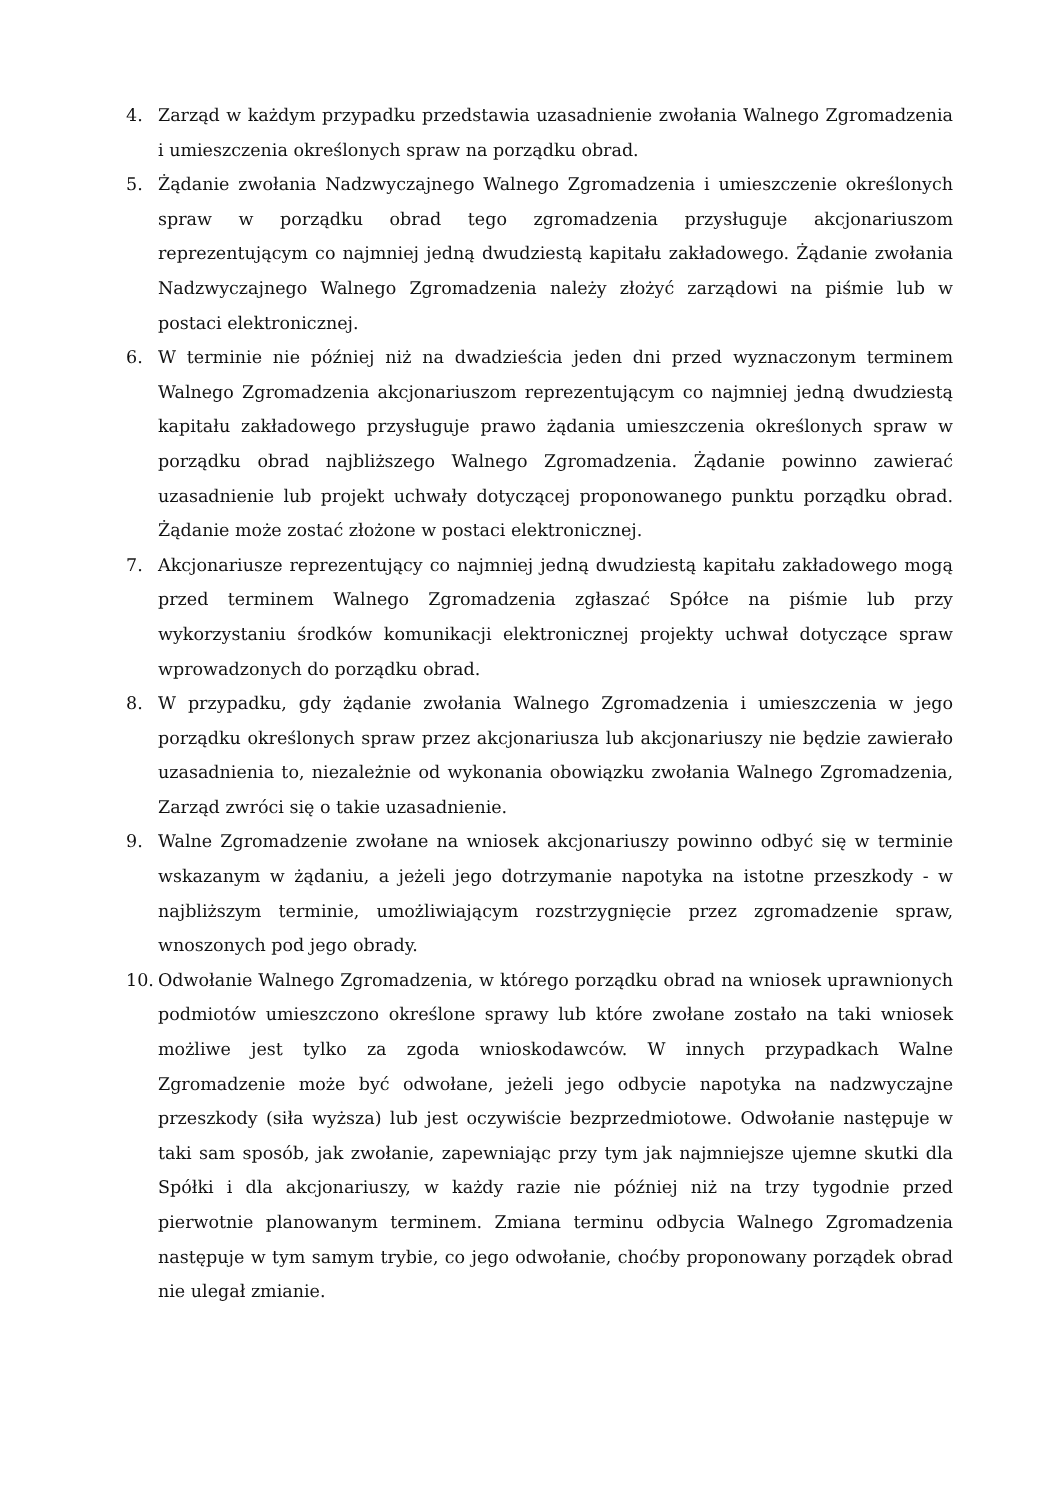4. Zarząd w każdym przypadku przedstawia uzasadnienie zwołania Walnego Zgromadzenia i umieszczenia określonych spraw na porządku obrad.
5. Żądanie zwołania Nadzwyczajnego Walnego Zgromadzenia i umieszczenie określonych spraw w porządku obrad tego zgromadzenia przysługuje akcjonariuszom reprezentującym co najmniej jedną dwudziestą kapitału zakładowego. Żądanie zwołania Nadzwyczajnego Walnego Zgromadzenia należy złożyć zarządowi na piśmie lub w postaci elektronicznej.
6. W terminie nie później niż na dwadzieścia jeden dni przed wyznaczonym terminem Walnego Zgromadzenia akcjonariuszom reprezentującym co najmniej jedną dwudziestą kapitału zakładowego przysługuje prawo żądania umieszczenia określonych spraw w porządku obrad najbliższego Walnego Zgromadzenia. Żądanie powinno zawierać uzasadnienie lub projekt uchwały dotyczącej proponowanego punktu porządku obrad. Żądanie może zostać złożone w postaci elektronicznej.
7. Akcjonariusze reprezentujący co najmniej jedną dwudziestą kapitału zakładowego mogą przed terminem Walnego Zgromadzenia zgłaszać Spółce na piśmie lub przy wykorzystaniu środków komunikacji elektronicznej projekty uchwał dotyczące spraw wprowadzonych do porządku obrad.
8. W przypadku, gdy żądanie zwołania Walnego Zgromadzenia i umieszczenia w jego porządku określonych spraw przez akcjonariusza lub akcjonariuszy nie będzie zawierało uzasadnienia to, niezależnie od wykonania obowiązku zwołania Walnego Zgromadzenia, Zarząd zwróci się o takie uzasadnienie.
9. Walne Zgromadzenie zwołane na wniosek akcjonariuszy powinno odbyć się w terminie wskazanym w żądaniu, a jeżeli jego dotrzymanie napotyka na istotne przeszkody - w najbliższym terminie, umożliwiającym rozstrzygnięcie przez zgromadzenie spraw, wnoszonych pod jego obrady.
10. Odwołanie Walnego Zgromadzenia, w którego porządku obrad na wniosek uprawnionych podmiotów umieszczono określone sprawy lub które zwołane zostało na taki wniosek możliwe jest tylko za zgoda wnioskodawców. W innych przypadkach Walne Zgromadzenie może być odwołane, jeżeli jego odbycie napotyka na nadzwyczajne przeszkody (siła wyższa) lub jest oczywiście bezprzedmiotowe. Odwołanie następuje w taki sam sposób, jak zwołanie, zapewniając przy tym jak najmniejsze ujemne skutki dla Spółki i dla akcjonariuszy, w każdy razie nie później niż na trzy tygodnie przed pierwotnie planowanym terminem. Zmiana terminu odbycia Walnego Zgromadzenia następuje w tym samym trybie, co jego odwołanie, choćby proponowany porządek obrad nie ulegał zmianie.